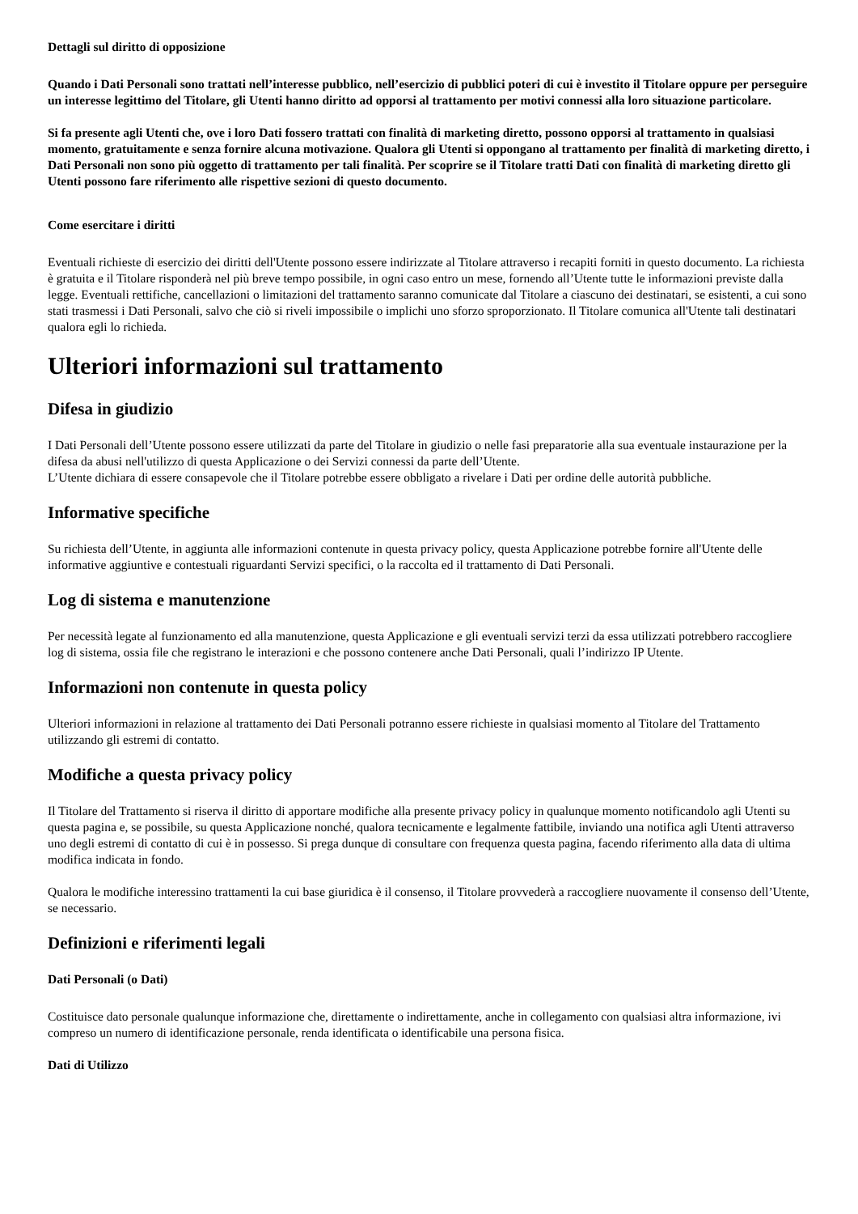Dettagli sul diritto di opposizione
Quando i Dati Personali sono trattati nell’interesse pubblico, nell’esercizio di pubblici poteri di cui è investito il Titolare oppure per perseguire un interesse legittimo del Titolare, gli Utenti hanno diritto ad opporsi al trattamento per motivi connessi alla loro situazione particolare.
Si fa presente agli Utenti che, ove i loro Dati fossero trattati con finalità di marketing diretto, possono opporsi al trattamento in qualsiasi momento, gratuitamente e senza fornire alcuna motivazione. Qualora gli Utenti si oppongano al trattamento per finalità di marketing diretto, i Dati Personali non sono più oggetto di trattamento per tali finalità. Per scoprire se il Titolare tratti Dati con finalità di marketing diretto gli Utenti possono fare riferimento alle rispettive sezioni di questo documento.
Come esercitare i diritti
Eventuali richieste di esercizio dei diritti dell'Utente possono essere indirizzate al Titolare attraverso i recapiti forniti in questo documento. La richiesta è gratuita e il Titolare risponderà nel più breve tempo possibile, in ogni caso entro un mese, fornendo all’Utente tutte le informazioni previste dalla legge. Eventuali rettifiche, cancellazioni o limitazioni del trattamento saranno comunicate dal Titolare a ciascuno dei destinatari, se esistenti, a cui sono stati trasmessi i Dati Personali, salvo che ciò si riveli impossibile o implichi uno sforzo sproporzionato. Il Titolare comunica all'Utente tali destinatari qualora egli lo richieda.
Ulteriori informazioni sul trattamento
Difesa in giudizio
I Dati Personali dell’Utente possono essere utilizzati da parte del Titolare in giudizio o nelle fasi preparatorie alla sua eventuale instaurazione per la difesa da abusi nell'utilizzo di questa Applicazione o dei Servizi connessi da parte dell’Utente.
L’Utente dichiara di essere consapevole che il Titolare potrebbe essere obbligato a rivelare i Dati per ordine delle autorità pubbliche.
Informative specifiche
Su richiesta dell’Utente, in aggiunta alle informazioni contenute in questa privacy policy, questa Applicazione potrebbe fornire all'Utente delle informative aggiuntive e contestuali riguardanti Servizi specifici, o la raccolta ed il trattamento di Dati Personali.
Log di sistema e manutenzione
Per necessità legate al funzionamento ed alla manutenzione, questa Applicazione e gli eventuali servizi terzi da essa utilizzati potrebbero raccogliere log di sistema, ossia file che registrano le interazioni e che possono contenere anche Dati Personali, quali l’indirizzo IP Utente.
Informazioni non contenute in questa policy
Ulteriori informazioni in relazione al trattamento dei Dati Personali potranno essere richieste in qualsiasi momento al Titolare del Trattamento utilizzando gli estremi di contatto.
Modifiche a questa privacy policy
Il Titolare del Trattamento si riserva il diritto di apportare modifiche alla presente privacy policy in qualunque momento notificandolo agli Utenti su questa pagina e, se possibile, su questa Applicazione nonché, qualora tecnicamente e legalmente fattibile, inviando una notifica agli Utenti attraverso uno degli estremi di contatto di cui è in possesso. Si prega dunque di consultare con frequenza questa pagina, facendo riferimento alla data di ultima modifica indicata in fondo.
Qualora le modifiche interessino trattamenti la cui base giuridica è il consenso, il Titolare provvederà a raccogliere nuovamente il consenso dell’Utente, se necessario.
Definizioni e riferimenti legali
Dati Personali (o Dati)
Costituisce dato personale qualunque informazione che, direttamente o indirettamente, anche in collegamento con qualsiasi altra informazione, ivi compreso un numero di identificazione personale, renda identificata o identificabile una persona fisica.
Dati di Utilizzo